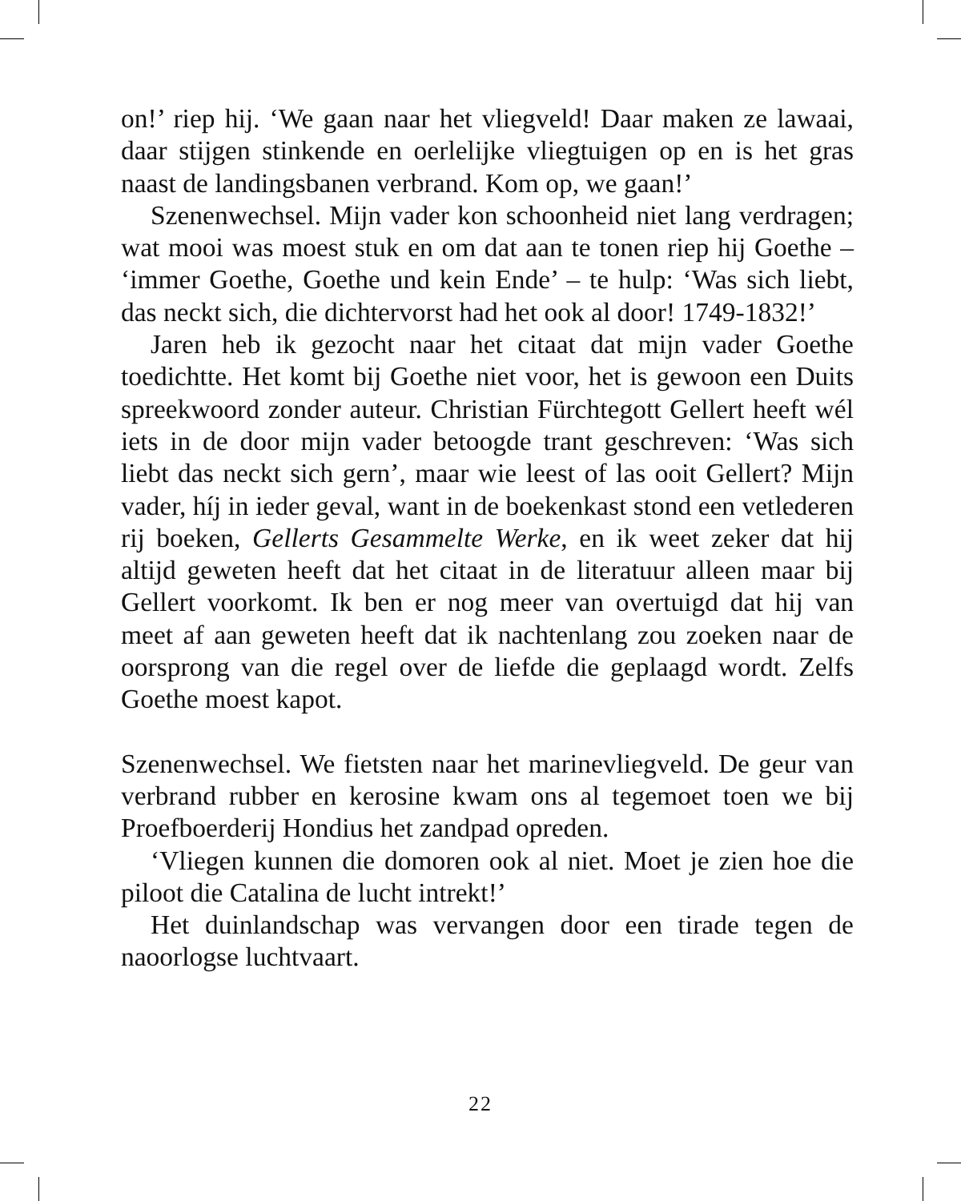on!’ riep hij. ‘We gaan naar het vliegveld! Daar maken ze lawaai, daar stijgen stinkende en oerlelijke vliegtuigen op en is het gras naast de landingsbanen verbrand. Kom op, we gaan!’
Szenenwechsel. Mijn vader kon schoonheid niet lang verdragen; wat mooi was moest stuk en om dat aan te tonen riep hij Goethe – ‘immer Goethe, Goethe und kein Ende’ – te hulp: ‘Was sich liebt, das neckt sich, die dichtervorst had het ook al door! 1749-1832!’
Jaren heb ik gezocht naar het citaat dat mijn vader Goethe toedichtte. Het komt bij Goethe niet voor, het is gewoon een Duits spreekwoord zonder auteur. Christian Fürchtegott Gellert heeft wél iets in de door mijn vader betoogde trant geschreven: ‘Was sich liebt das neckt sich gern’, maar wie leest of las ooit Gellert? Mijn vader, híj in ieder geval, want in de boekenkast stond een vetlederen rij boeken, Gellerts Gesammelte Werke, en ik weet zeker dat hij altijd geweten heeft dat het citaat in de literatuur alleen maar bij Gellert voorkomt. Ik ben er nog meer van overtuigd dat hij van meet af aan geweten heeft dat ik nachtenlang zou zoeken naar de oorsprong van die regel over de liefde die geplaagd wordt. Zelfs Goethe moest kapot.
Szenenwechsel. We fietsten naar het marinevliegveld. De geur van verbrand rubber en kerosine kwam ons al tegemoet toen we bij Proefboerderij Hondius het zandpad opreden.
‘Vliegen kunnen die domoren ook al niet. Moet je zien hoe die piloot die Catalina de lucht intrekt!’
Het duinlandschap was vervangen door een tirade tegen de naoorlogse luchtvaart.
22